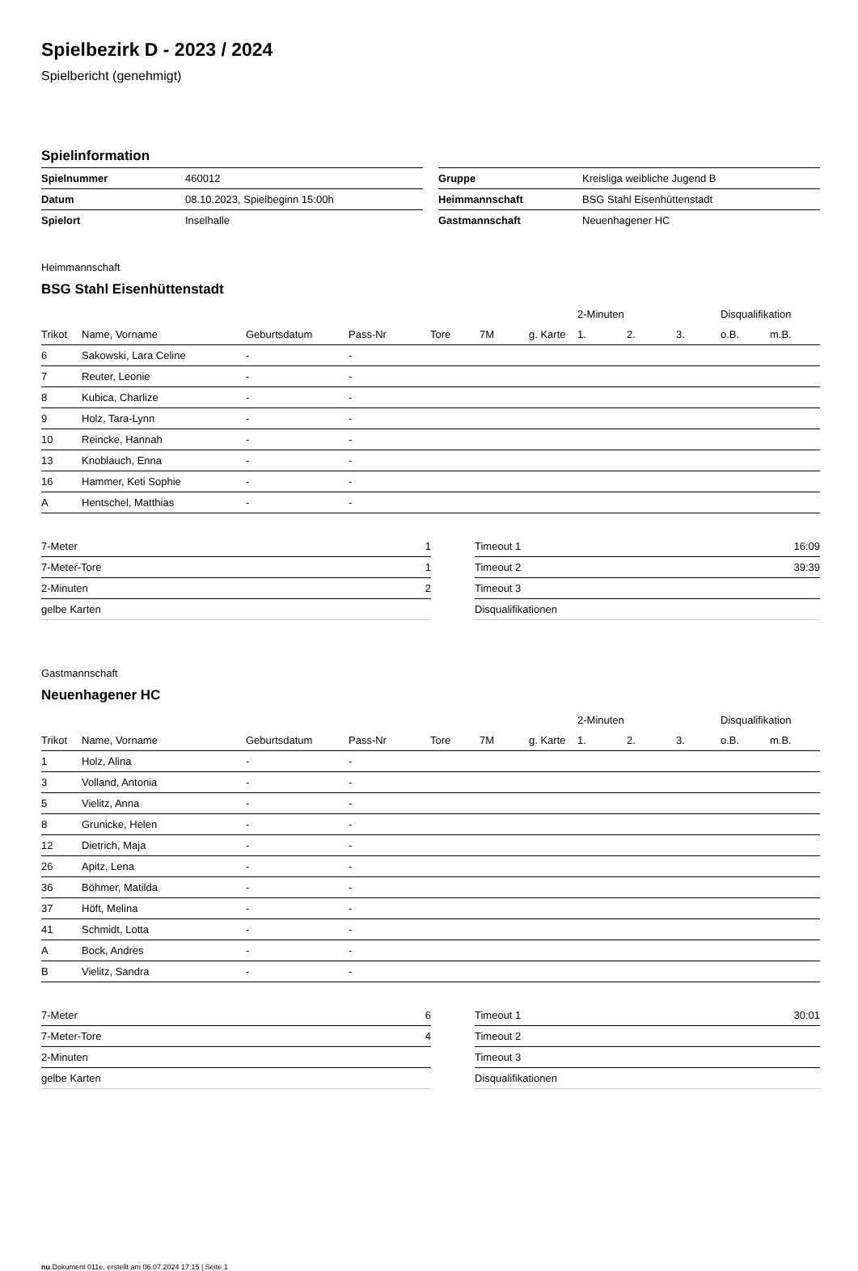Spielbezirk D - 2023 / 2024
Spielbericht (genehmigt)
Spielinformation
| Spielnummer | 460012 |
| Datum | 08.10.2023, Spielbeginn 15:00h |
| Spielort | Inselhalle |
| Gruppe | Kreisliga weibliche Jugend B |
| Heimmannschaft | BSG Stahl Eisenhüttenstadt |
| Gastmannschaft | Neuenhagener HC |
Heimmannschaft
BSG Stahl Eisenhüttenstadt
| | | | | | | | 2-Minuten | | | Disqualifikation | |
| --- | --- | --- | --- | --- | --- | --- | --- | --- | --- | --- | --- |
| Trikot | Name, Vorname | Geburtsdatum | Pass-Nr | Tore | 7M | g. Karte | 1. | 2. | 3. | o.B. | m.B. |
| 6 | Sakowski, Lara Celine | - | - | | | | | | | | |
| 7 | Reuter, Leonie | - | - | | | | | | | | |
| 8 | Kubica, Charlize | - | - | | | | | | | | |
| 9 | Holz, Tara-Lynn | - | - | | | | | | | | |
| 10 | Reincke, Hannah | - | - | | | | | | | | |
| 13 | Knoblauch, Enna | - | - | | | | | | | | |
| 16 | Hammer, Keti Sophie | - | - | | | | | | | | |
| A | Hentschel, Matthias | - | - | | | | | | | | |
| 7-Meter | 1 |
| 7-Meter-Tore | 1 |
| 2-Minuten | 2 |
| gelbe Karten | |
| Timeout 1 | 16:09 |
| Timeout 2 | 39:39 |
| Timeout 3 | |
| Disqualifikationen | |
Gastmannschaft
Neuenhagener HC
| | | | | | | | 2-Minuten | | | Disqualifikation | |
| --- | --- | --- | --- | --- | --- | --- | --- | --- | --- | --- | --- |
| Trikot | Name, Vorname | Geburtsdatum | Pass-Nr | Tore | 7M | g. Karte | 1. | 2. | 3. | o.B. | m.B. |
| 1 | Holz, Alina | - | - | | | | | | | | |
| 3 | Volland, Antonia | - | - | | | | | | | | |
| 5 | Vielitz, Anna | - | - | | | | | | | | |
| 8 | Grunicke, Helen | - | - | | | | | | | | |
| 12 | Dietrich, Maja | - | - | | | | | | | | |
| 26 | Apitz, Lena | - | - | | | | | | | | |
| 36 | Böhmer, Matilda | - | - | | | | | | | | |
| 37 | Höft, Melina | - | - | | | | | | | | |
| 41 | Schmidt, Lotta | - | - | | | | | | | | |
| A | Bock, Andres | - | - | | | | | | | | |
| B | Vielitz, Sandra | - | - | | | | | | | | |
| 7-Meter | 6 |
| 7-Meter-Tore | 4 |
| 2-Minuten | |
| gelbe Karten | |
| Timeout 1 | 30:01 |
| Timeout 2 | |
| Timeout 3 | |
| Disqualifikationen | |
nu.Dokument 011e, erstellt am 06.07.2024 17:15 | Seite 1